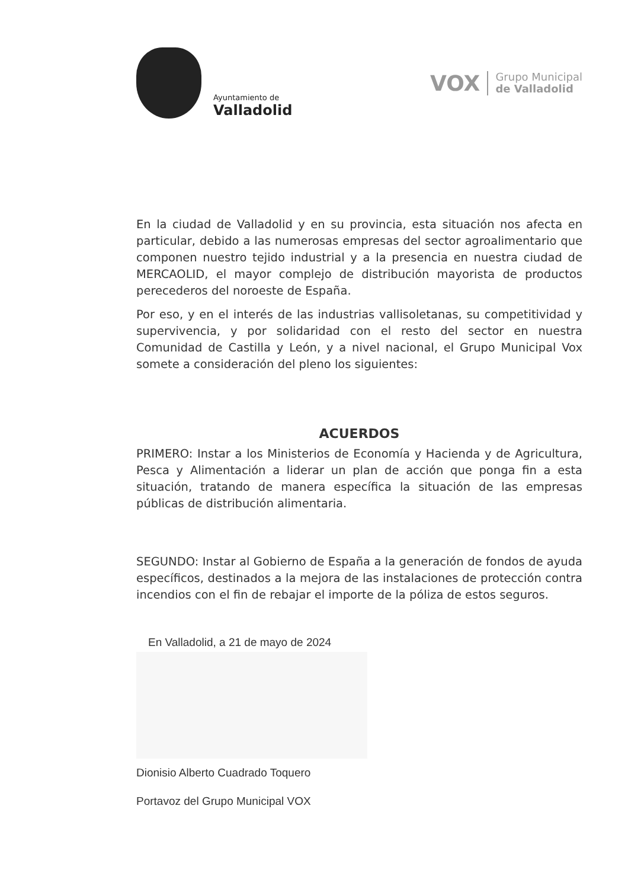Ayuntamiento de
Valladolid
VOX
Grupo Municipal
de Valladolid
En la ciudad de Valladolid y en su provincia, esta situación nos afecta en particular, debido a las numerosas empresas del sector agroalimentario que componen nuestro tejido industrial y a la presencia en nuestra ciudad de MERCAOLID, el mayor complejo de distribución mayorista de productos perecederos del noroeste de España.
Por eso, y en el interés de las industrias vallisoletanas, su competitividad y supervivencia, y por solidaridad con el resto del sector en nuestra Comunidad de Castilla y León, y a nivel nacional, el Grupo Municipal Vox somete a consideración del pleno los siguientes:
ACUERDOS
PRIMERO: Instar a los Ministerios de Economía y Hacienda y de Agricultura, Pesca y Alimentación a liderar un plan de acción que ponga fin a esta situación, tratando de manera específica la situación de las empresas públicas de distribución alimentaria.
SEGUNDO: Instar al Gobierno de España a la generación de fondos de ayuda específicos, destinados a la mejora de las instalaciones de protección contra incendios con el fin de rebajar el importe de la póliza de estos seguros.
En Valladolid, a 21 de mayo de 2024
Dionisio Alberto Cuadrado Toquero
Portavoz del Grupo Municipal VOX